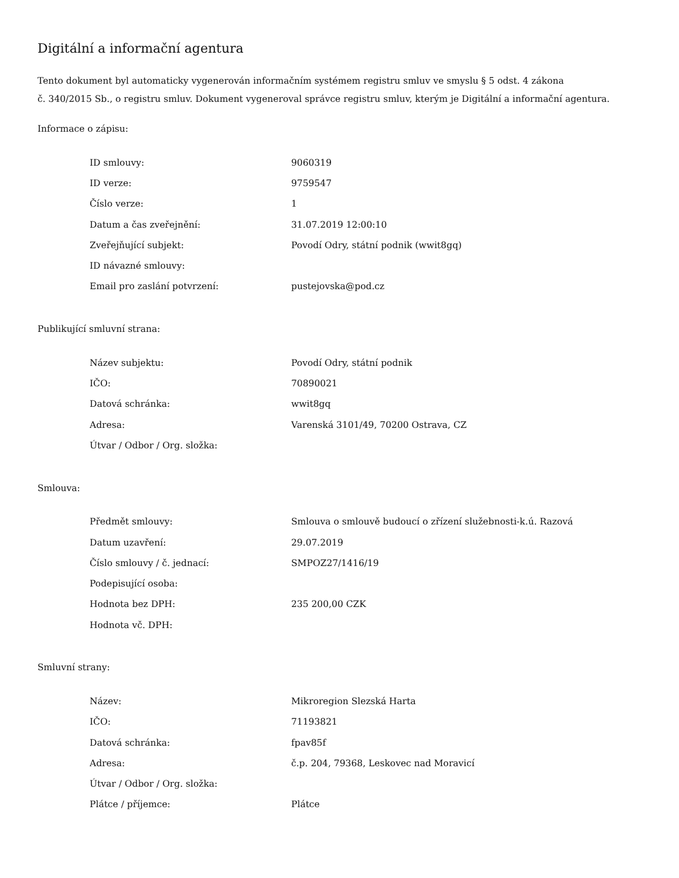Digitální a informační agentura
Tento dokument byl automaticky vygenerován informačním systémem registru smluv ve smyslu § 5 odst. 4 zákona
č. 340/2015 Sb., o registru smluv. Dokument vygeneroval správce registru smluv, kterým je Digitální a informační agentura.
Informace o zápisu:
| ID smlouvy: | 9060319 |
| ID verze: | 9759547 |
| Číslo verze: | 1 |
| Datum a čas zveřejnění: | 31.07.2019 12:00:10 |
| Zveřejňující subjekt: | Povodí Odry, státní podnik (wwit8gq) |
| ID návazné smlouvy: | |
| Email pro zaslání potvrzení: | pustejovska@pod.cz |
Publikující smluvní strana:
| Název subjektu: | Povodí Odry, státní podnik |
| IČO: | 70890021 |
| Datová schránka: | wwit8gq |
| Adresa: | Varenská 3101/49, 70200 Ostrava, CZ |
| Útvar / Odbor / Org. složka: | |
Smlouva:
| Předmět smlouvy: | Smlouva o smlouvě budoucí o zřízení služebnosti-k.ú. Razová |
| Datum uzavření: | 29.07.2019 |
| Číslo smlouvy / č. jednací: | SMPOZ27/1416/19 |
| Podepisující osoba: | |
| Hodnota bez DPH: | 235 200,00 CZK |
| Hodnota vč. DPH: | |
Smluvní strany:
| Název: | Mikroregion Slezská Harta |
| IČO: | 71193821 |
| Datová schránka: | fpav85f |
| Adresa: | č.p. 204, 79368, Leskovec nad Moravicí |
| Útvar / Odbor / Org. složka: | |
| Plátce / příjemce: | Plátce |